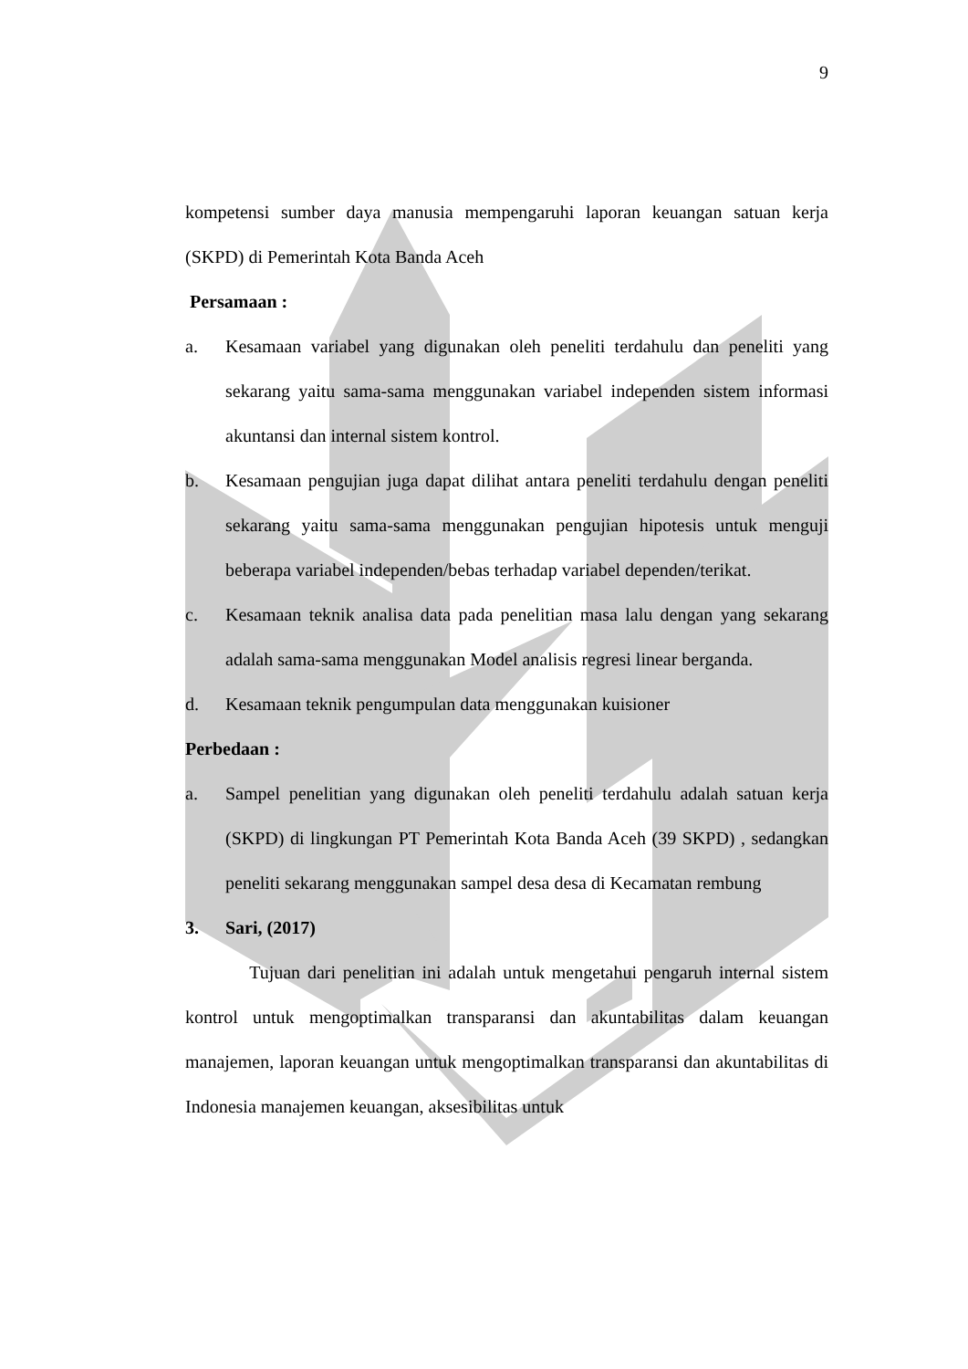9
kompetensi sumber daya manusia mempengaruhi laporan keuangan satuan kerja (SKPD) di Pemerintah Kota Banda Aceh
Persamaan :
a. Kesamaan variabel yang digunakan oleh peneliti terdahulu dan peneliti yang sekarang yaitu sama-sama menggunakan variabel independen sistem informasi akuntansi dan internal sistem kontrol.
b. Kesamaan pengujian juga dapat dilihat antara peneliti terdahulu dengan peneliti sekarang yaitu sama-sama menggunakan pengujian hipotesis untuk menguji beberapa variabel independen/bebas terhadap variabel dependen/terikat.
c. Kesamaan teknik analisa data pada penelitian masa lalu dengan yang sekarang adalah sama-sama menggunakan Model analisis regresi linear berganda.
d. Kesamaan teknik pengumpulan data menggunakan kuisioner
Perbedaan :
a. Sampel penelitian yang digunakan oleh peneliti terdahulu adalah satuan kerja (SKPD) di lingkungan PT Pemerintah Kota Banda Aceh (39 SKPD) , sedangkan peneliti sekarang menggunakan sampel desa desa di Kecamatan rembung
3. Sari, (2017)
Tujuan dari penelitian ini adalah untuk mengetahui pengaruh internal sistem kontrol untuk mengoptimalkan transparansi dan akuntabilitas dalam keuangan manajemen, laporan keuangan untuk mengoptimalkan transparansi dan akuntabilitas di Indonesia manajemen keuangan, aksesibilitas untuk